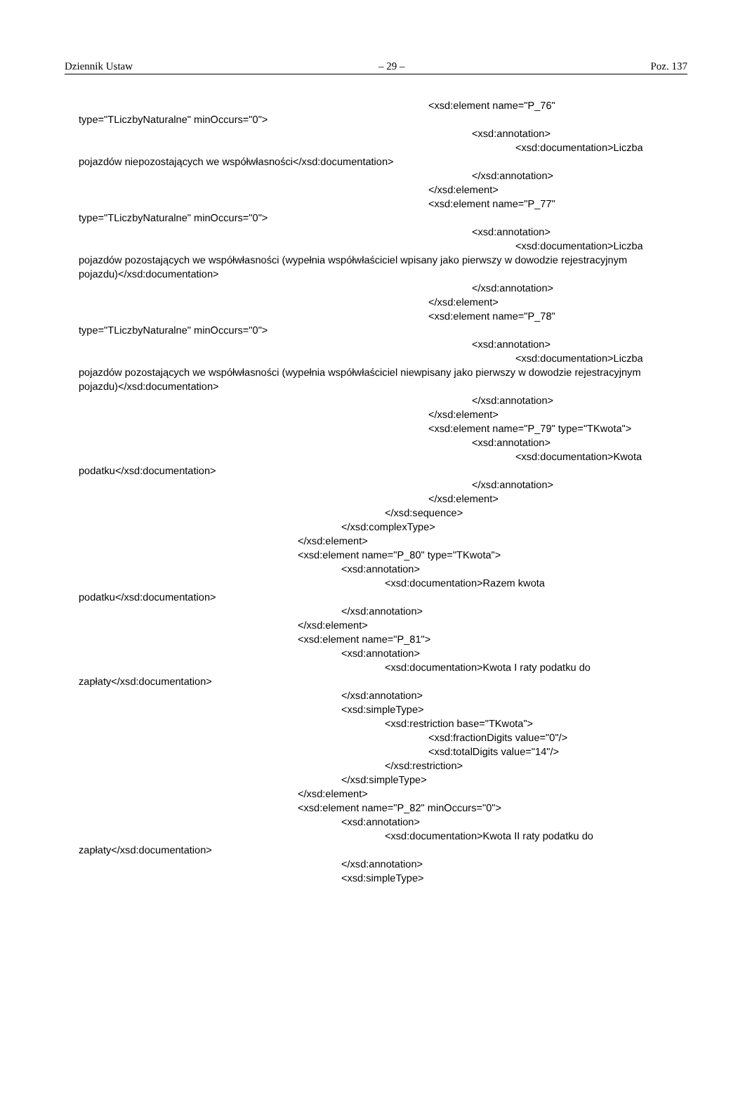Dziennik Ustaw – 29 – Poz. 137
<xsd:element name="P_76"
type="TLiczbyNaturalne" minOccurs="0">
<xsd:annotation>
<xsd:documentation>Liczba
pojazdów niepozostających we współwłasności</xsd:documentation>
</xsd:annotation>
</xsd:element>
<xsd:element name="P_77"
type="TLiczbyNaturalne" minOccurs="0">
<xsd:annotation>
<xsd:documentation>Liczba
pojazdów pozostających we współwłasności (wypełnia współwłaściciel wpisany jako pierwszy w dowodzie rejestracyjnym pojazdu)</xsd:documentation>
</xsd:annotation>
</xsd:element>
<xsd:element name="P_78"
type="TLiczbyNaturalne" minOccurs="0">
<xsd:annotation>
<xsd:documentation>Liczba
pojazdów pozostających we współwłasności (wypełnia współwłaściciel niewpisany jako pierwszy w dowodzie rejestracyjnym pojazdu)</xsd:documentation>
</xsd:annotation>
</xsd:element>
<xsd:element name="P_79" type="TKwota">
<xsd:annotation>
<xsd:documentation>Kwota
podatku</xsd:documentation>
</xsd:annotation>
</xsd:element>
</xsd:sequence>
</xsd:complexType>
</xsd:element>
<xsd:element name="P_80" type="TKwota">
<xsd:annotation>
<xsd:documentation>Razem kwota
podatku</xsd:documentation>
</xsd:annotation>
</xsd:element>
<xsd:element name="P_81">
<xsd:annotation>
<xsd:documentation>Kwota I raty podatku do
zapłaty</xsd:documentation>
</xsd:annotation>
<xsd:simpleType>
<xsd:restriction base="TKwota">
<xsd:fractionDigits value="0"/>
<xsd:totalDigits value="14"/>
</xsd:restriction>
</xsd:simpleType>
</xsd:element>
<xsd:element name="P_82" minOccurs="0">
<xsd:annotation>
<xsd:documentation>Kwota II raty podatku do
zapłaty</xsd:documentation>
</xsd:annotation>
<xsd:simpleType>